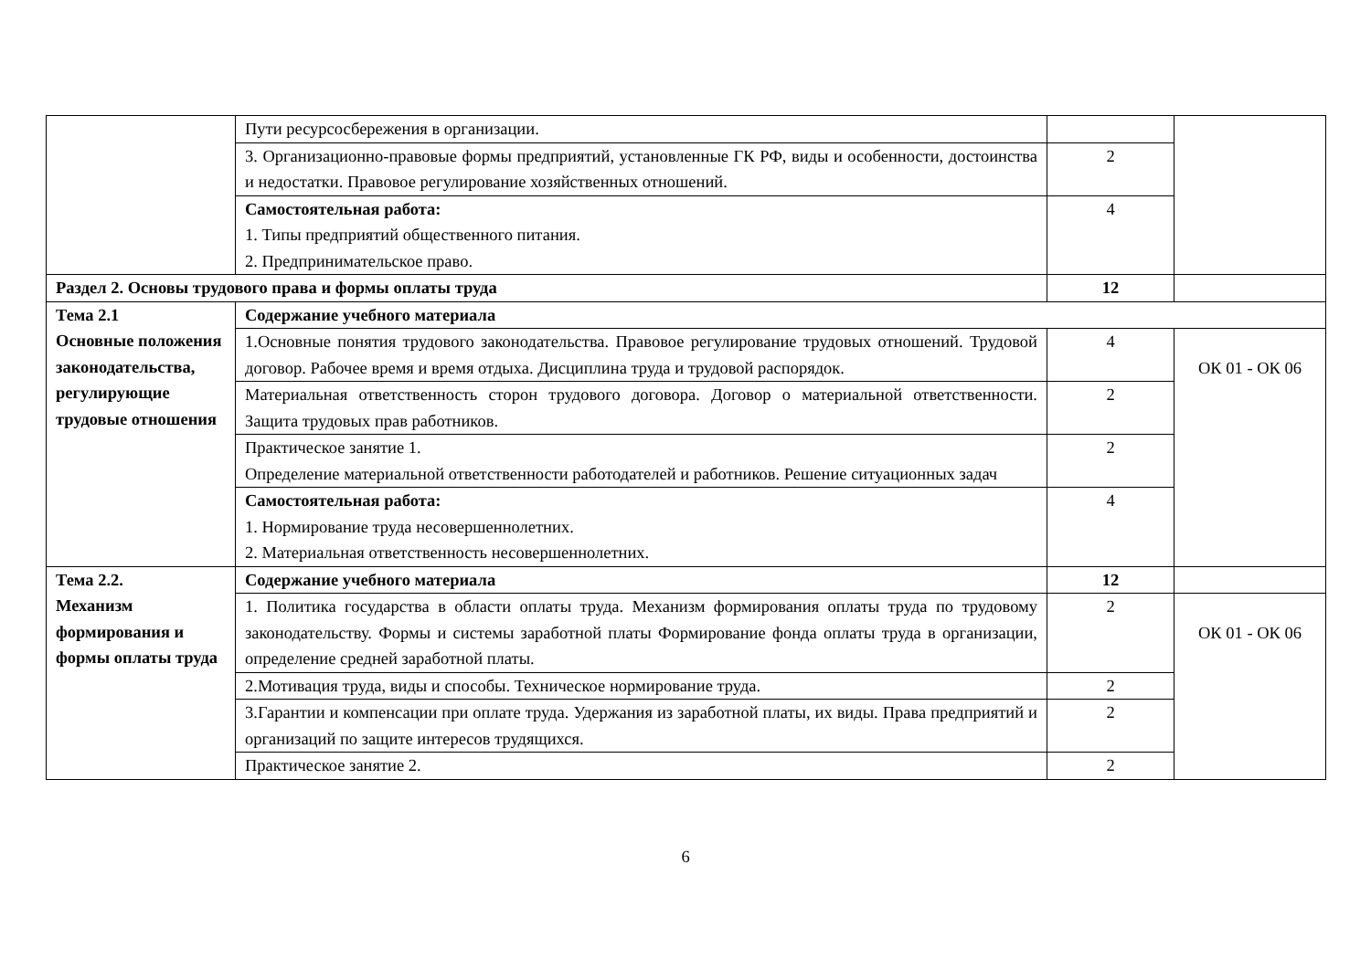| | Пути ресурсосбережения в организации. | | |
| | 3. Организационно-правовые формы предприятий, установленные ГК РФ, виды и особенности, достоинства и недостатки. Правовое регулирование хозяйственных отношений. | 2 | |
| | Самостоятельная работа: 1. Типы предприятий общественного питания. 2. Предпринимательское право. | 4 | |
| Раздел 2. Основы трудового права и формы оплаты труда | | 12 | |
| Тема 2.1 Основные положения законодательства, регулирующие трудовые отношения | Содержание учебного материала | | |
| | 1.Основные понятия трудового законодательства. Правовое регулирование трудовых отношений. Трудовой договор. Рабочее время и время отдыха. Дисциплина труда и трудовой распорядок. | 4 | ОК 01 - ОК 06 |
| | Материальная ответственность сторон трудового договора. Договор о материальной ответственности. Защита трудовых прав работников. | 2 | |
| | Практическое занятие 1. Определение материальной ответственности работодателей и работников. Решение ситуационных задач | 2 | |
| | Самостоятельная работа: 1. Нормирование труда несовершеннолетних. 2. Материальная ответственность несовершеннолетних. | 4 | |
| Тема 2.2. Механизм формирования и формы оплаты труда | Содержание учебного материала | 12 | |
| | 1. Политика государства в области оплаты труда. Механизм формирования оплаты труда по трудовому законодательству. Формы и системы заработной платы Формирование фонда оплаты труда в организации, определение средней заработной платы. | 2 | ОК 01 - ОК 06 |
| | 2.Мотивация труда, виды и способы. Техническое нормирование труда. | 2 | |
| | 3.Гарантии и компенсации при оплате труда. Удержания из заработной платы, их виды. Права предприятий и организаций по защите интересов трудящихся. | 2 | |
| | Практическое занятие 2. | 2 | |
6